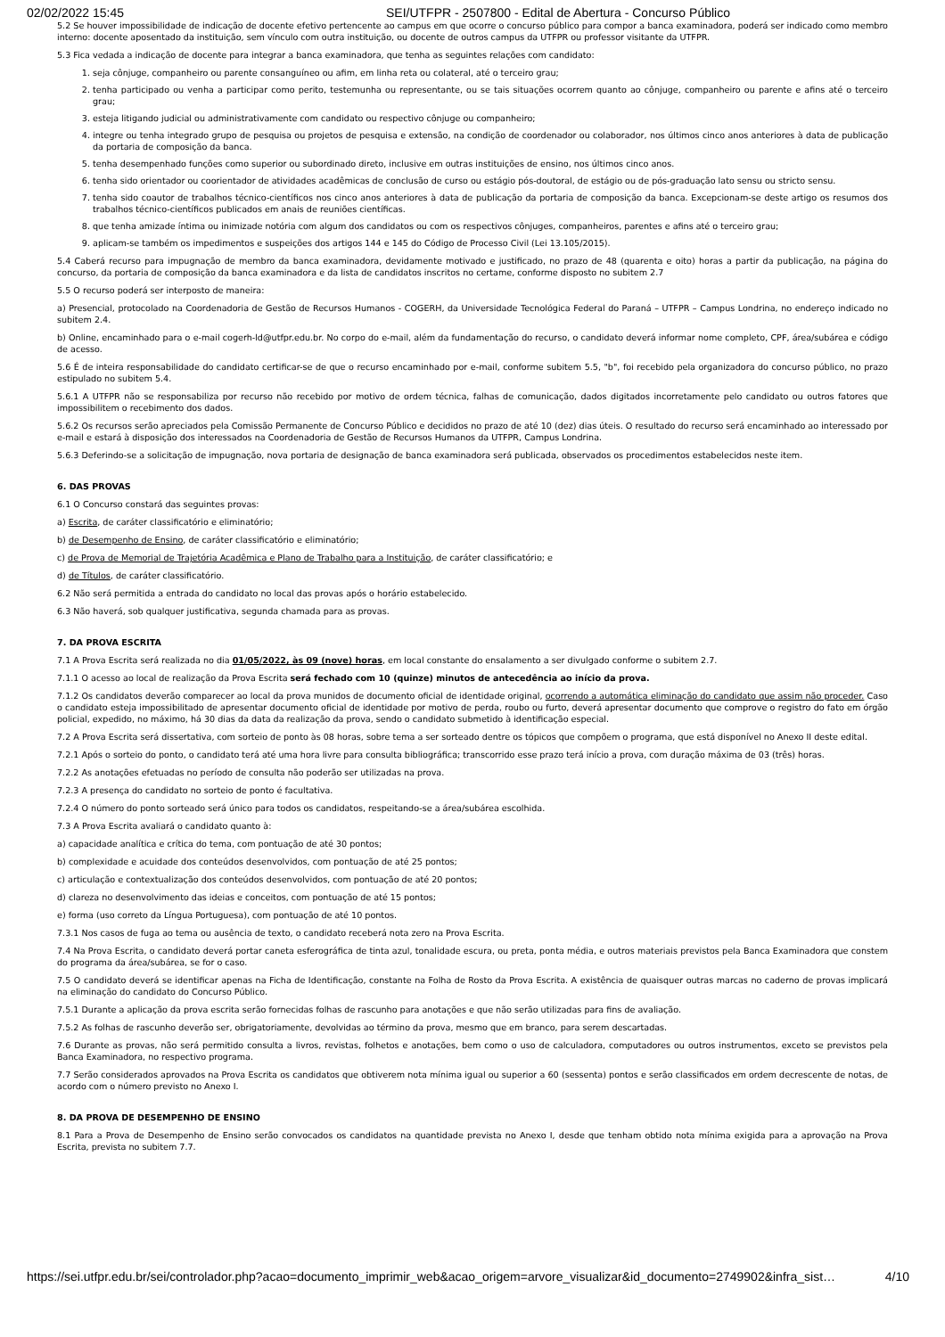02/02/2022 15:45 SEI/UTFPR - 2507800 - Edital de Abertura - Concurso Público
5.2 Se houver impossibilidade de indicação de docente efetivo pertencente ao campus em que ocorre o concurso público para compor a banca examinadora, poderá ser indicado como membro interno: docente aposentado da instituição, sem vínculo com outra instituição, ou docente de outros campus da UTFPR ou professor visitante da UTFPR.
5.3 Fica vedada a indicação de docente para integrar a banca examinadora, que tenha as seguintes relações com candidato:
1. seja cônjuge, companheiro ou parente consanguíneo ou afim, em linha reta ou colateral, até o terceiro grau;
2. tenha participado ou venha a participar como perito, testemunha ou representante, ou se tais situações ocorrem quanto ao cônjuge, companheiro ou parente e afins até o terceiro grau;
3. esteja litigando judicial ou administrativamente com candidato ou respectivo cônjuge ou companheiro;
4. integre ou tenha integrado grupo de pesquisa ou projetos de pesquisa e extensão, na condição de coordenador ou colaborador, nos últimos cinco anos anteriores à data de publicação da portaria de composição da banca.
5. tenha desempenhado funções como superior ou subordinado direto, inclusive em outras instituições de ensino, nos últimos cinco anos.
6. tenha sido orientador ou coorientador de atividades acadêmicas de conclusão de curso ou estágio pós-doutoral, de estágio ou de pós-graduação lato sensu ou stricto sensu.
7. tenha sido coautor de trabalhos técnico-científicos nos cinco anos anteriores à data de publicação da portaria de composição da banca. Excepcionam-se deste artigo os resumos dos trabalhos técnico-científicos publicados em anais de reuniões científicas.
8. que tenha amizade íntima ou inimizade notória com algum dos candidatos ou com os respectivos cônjuges, companheiros, parentes e afins até o terceiro grau;
9. aplicam-se também os impedimentos e suspeições dos artigos 144 e 145 do Código de Processo Civil (Lei 13.105/2015).
5.4 Caberá recurso para impugnação de membro da banca examinadora, devidamente motivado e justificado, no prazo de 48 (quarenta e oito) horas a partir da publicação, na página do concurso, da portaria de composição da banca examinadora e da lista de candidatos inscritos no certame, conforme disposto no subitem 2.7
5.5 O recurso poderá ser interposto de maneira:
a) Presencial, protocolado na Coordenadoria de Gestão de Recursos Humanos - COGERH, da Universidade Tecnológica Federal do Paraná – UTFPR – Campus Londrina, no endereço indicado no subitem 2.4.
b) Online, encaminhado para o e-mail cogerh-ld@utfpr.edu.br. No corpo do e-mail, além da fundamentação do recurso, o candidato deverá informar nome completo, CPF, área/subárea e código de acesso.
5.6 É de inteira responsabilidade do candidato certificar-se de que o recurso encaminhado por e-mail, conforme subitem 5.5, "b", foi recebido pela organizadora do concurso público, no prazo estipulado no subitem 5.4.
5.6.1 A UTFPR não se responsabiliza por recurso não recebido por motivo de ordem técnica, falhas de comunicação, dados digitados incorretamente pelo candidato ou outros fatores que impossibilitem o recebimento dos dados.
5.6.2 Os recursos serão apreciados pela Comissão Permanente de Concurso Público e decididos no prazo de até 10 (dez) dias úteis. O resultado do recurso será encaminhado ao interessado por e-mail e estará à disposição dos interessados na Coordenadoria de Gestão de Recursos Humanos da UTFPR, Campus Londrina.
5.6.3 Deferindo-se a solicitação de impugnação, nova portaria de designação de banca examinadora será publicada, observados os procedimentos estabelecidos neste item.
6. DAS PROVAS
6.1 O Concurso constará das seguintes provas:
a) Escrita, de caráter classificatório e eliminatório;
b) de Desempenho de Ensino, de caráter classificatório e eliminatório;
c) de Prova de Memorial de Trajetória Acadêmica e Plano de Trabalho para a Instituição, de caráter classificatório; e
d) de Títulos, de caráter classificatório.
6.2 Não será permitida a entrada do candidato no local das provas após o horário estabelecido.
6.3 Não haverá, sob qualquer justificativa, segunda chamada para as provas.
7. DA PROVA ESCRITA
7.1 A Prova Escrita será realizada no dia 01/05/2022, às 09 (nove) horas, em local constante do ensalamento a ser divulgado conforme o subitem 2.7.
7.1.1 O acesso ao local de realização da Prova Escrita será fechado com 10 (quinze) minutos de antecedência ao início da prova.
7.1.2 Os candidatos deverão comparecer ao local da prova munidos de documento oficial de identidade original, ocorrendo a automática eliminação do candidato que assim não proceder. Caso o candidato esteja impossibilitado de apresentar documento oficial de identidade por motivo de perda, roubo ou furto, deverá apresentar documento que comprove o registro do fato em órgão policial, expedido, no máximo, há 30 dias da data da realização da prova, sendo o candidato submetido à identificação especial.
7.2 A Prova Escrita será dissertativa, com sorteio de ponto às 08 horas, sobre tema a ser sorteado dentre os tópicos que compõem o programa, que está disponível no Anexo II deste edital.
7.2.1 Após o sorteio do ponto, o candidato terá até uma hora livre para consulta bibliográfica; transcorrido esse prazo terá início a prova, com duração máxima de 03 (três) horas.
7.2.2 As anotações efetuadas no período de consulta não poderão ser utilizadas na prova.
7.2.3 A presença do candidato no sorteio de ponto é facultativa.
7.2.4 O número do ponto sorteado será único para todos os candidatos, respeitando-se a área/subárea escolhida.
7.3 A Prova Escrita avaliará o candidato quanto à:
a) capacidade analítica e crítica do tema, com pontuação de até 30 pontos;
b) complexidade e acuidade dos conteúdos desenvolvidos, com pontuação de até 25 pontos;
c) articulação e contextualização dos conteúdos desenvolvidos, com pontuação de até 20 pontos;
d) clareza no desenvolvimento das ideias e conceitos, com pontuação de até 15 pontos;
e) forma (uso correto da Língua Portuguesa), com pontuação de até 10 pontos.
7.3.1 Nos casos de fuga ao tema ou ausência de texto, o candidato receberá nota zero na Prova Escrita.
7.4 Na Prova Escrita, o candidato deverá portar caneta esferográfica de tinta azul, tonalidade escura, ou preta, ponta média, e outros materiais previstos pela Banca Examinadora que constem do programa da área/subárea, se for o caso.
7.5 O candidato deverá se identificar apenas na Ficha de Identificação, constante na Folha de Rosto da Prova Escrita. A existência de quaisquer outras marcas no caderno de provas implicará na eliminação do candidato do Concurso Público.
7.5.1 Durante a aplicação da prova escrita serão fornecidas folhas de rascunho para anotações e que não serão utilizadas para fins de avaliação.
7.5.2 As folhas de rascunho deverão ser, obrigatoriamente, devolvidas ao término da prova, mesmo que em branco, para serem descartadas.
7.6 Durante as provas, não será permitido consulta a livros, revistas, folhetos e anotações, bem como o uso de calculadora, computadores ou outros instrumentos, exceto se previstos pela Banca Examinadora, no respectivo programa.
7.7 Serão considerados aprovados na Prova Escrita os candidatos que obtiverem nota mínima igual ou superior a 60 (sessenta) pontos e serão classificados em ordem decrescente de notas, de acordo com o número previsto no Anexo I.
8. DA PROVA DE DESEMPENHO DE ENSINO
8.1 Para a Prova de Desempenho de Ensino serão convocados os candidatos na quantidade prevista no Anexo I, desde que tenham obtido nota mínima exigida para a aprovação na Prova Escrita, prevista no subitem 7.7.
https://sei.utfpr.edu.br/sei/controlador.php?acao=documento_imprimir_web&acao_origem=arvore_visualizar&id_documento=2749902&infra_sist… 4/10